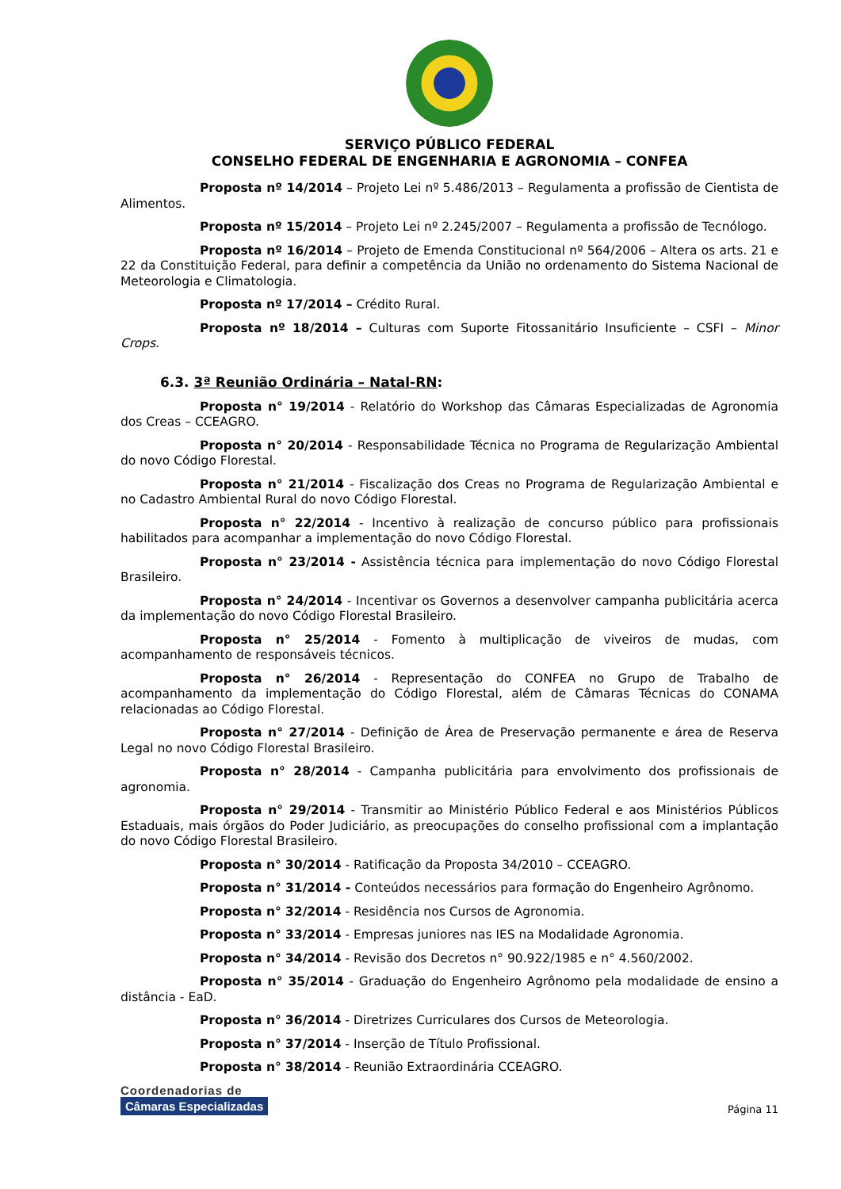SERVIÇO PÚBLICO FEDERAL
CONSELHO FEDERAL DE ENGENHARIA E AGRONOMIA – CONFEA
Proposta nº 14/2014 – Projeto Lei nº 5.486/2013 – Regulamenta a profissão de Cientista de Alimentos.
Proposta nº 15/2014 – Projeto Lei nº 2.245/2007 – Regulamenta a profissão de Tecnólogo.
Proposta nº 16/2014 – Projeto de Emenda Constitucional nº 564/2006 – Altera os arts. 21 e 22 da Constituição Federal, para definir a competência da União no ordenamento do Sistema Nacional de Meteorologia e Climatologia.
Proposta nº 17/2014 – Crédito Rural.
Proposta nº 18/2014 – Culturas com Suporte Fitossanitário Insuficiente – CSFI – Minor Crops.
6.3. 3ª Reunião Ordinária – Natal-RN:
Proposta n° 19/2014 - Relatório do Workshop das Câmaras Especializadas de Agronomia dos Creas – CCEAGRO.
Proposta n° 20/2014 - Responsabilidade Técnica no Programa de Regularização Ambiental do novo Código Florestal.
Proposta n° 21/2014 - Fiscalização dos Creas no Programa de Regularização Ambiental e no Cadastro Ambiental Rural do novo Código Florestal.
Proposta n° 22/2014 - Incentivo à realização de concurso público para profissionais habilitados para acompanhar a implementação do novo Código Florestal.
Proposta n° 23/2014 - Assistência técnica para implementação do novo Código Florestal Brasileiro.
Proposta n° 24/2014 - Incentivar os Governos a desenvolver campanha publicitária acerca da implementação do novo Código Florestal Brasileiro.
Proposta n° 25/2014 - Fomento à multiplicação de viveiros de mudas, com acompanhamento de responsáveis técnicos.
Proposta n° 26/2014 - Representação do CONFEA no Grupo de Trabalho de acompanhamento da implementação do Código Florestal, além de Câmaras Técnicas do CONAMA relacionadas ao Código Florestal.
Proposta n° 27/2014 - Definição de Área de Preservação permanente e área de Reserva Legal no novo Código Florestal Brasileiro.
Proposta n° 28/2014 - Campanha publicitária para envolvimento dos profissionais de agronomia.
Proposta n° 29/2014 - Transmitir ao Ministério Público Federal e aos Ministérios Públicos Estaduais, mais órgãos do Poder Judiciário, as preocupações do conselho profissional com a implantação do novo Código Florestal Brasileiro.
Proposta n° 30/2014 - Ratificação da Proposta 34/2010 – CCEAGRO.
Proposta n° 31/2014 - Conteúdos necessários para formação do Engenheiro Agrônomo.
Proposta n° 32/2014 - Residência nos Cursos de Agronomia.
Proposta n° 33/2014 - Empresas juniores nas IES na Modalidade Agronomia.
Proposta n° 34/2014 - Revisão dos Decretos n° 90.922/1985 e n° 4.560/2002.
Proposta n° 35/2014 - Graduação do Engenheiro Agrônomo pela modalidade de ensino a distância - EaD.
Proposta n° 36/2014 - Diretrizes Curriculares dos Cursos de Meteorologia.
Proposta n° 37/2014 - Inserção de Título Profissional.
Proposta n° 38/2014 - Reunião Extraordinária CCEAGRO.
Coordenadorias de
Câmaras Especializadas
Página 11